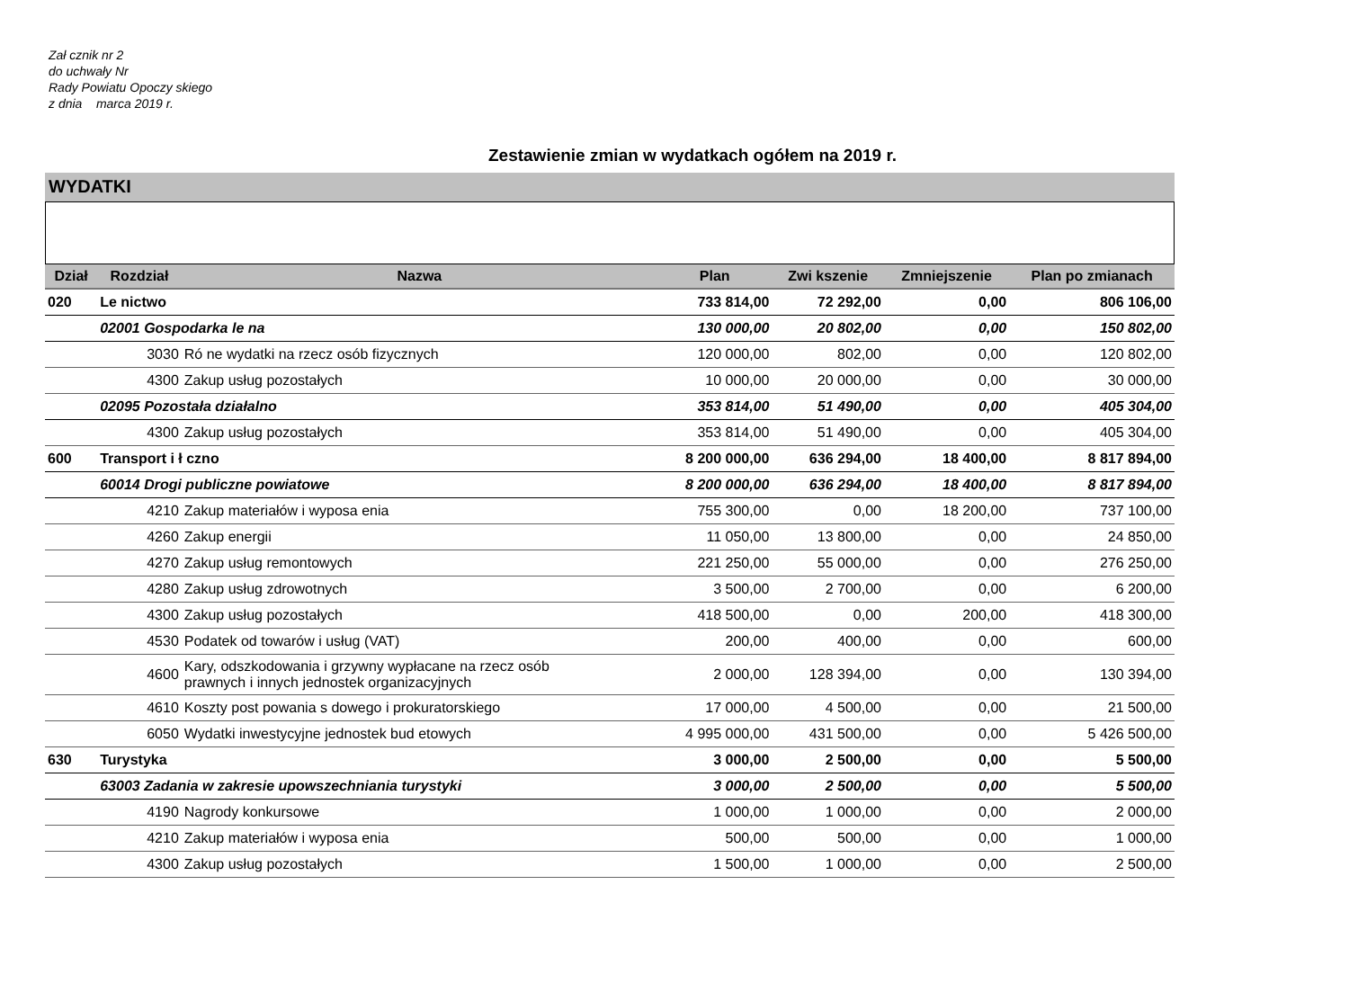Zał cznik nr 2
do uchwały Nr
Rady Powiatu Opoczy skiego
z dnia marca 2019 r.
Zestawienie zmian w wydatkach ogółem na 2019 r.
WYDATKI
| Dział | Rozdział | Nazwa | Plan | Zwi kszenie | Zmniejszenie | Plan po zmianach |
| --- | --- | --- | --- | --- | --- | --- |
| 020 | Le nictwo | | 733 814,00 | 72 292,00 | 0,00 | 806 106,00 |
| | 02001 Gospodarka le na | | 130 000,00 | 20 802,00 | 0,00 | 150 802,00 |
| | 3030 | Ró ne wydatki na rzecz osób fizycznych | 120 000,00 | 802,00 | 0,00 | 120 802,00 |
| | 4300 | Zakup usług pozostałych | 10 000,00 | 20 000,00 | 0,00 | 30 000,00 |
| | 02095 Pozostała działalno | | 353 814,00 | 51 490,00 | 0,00 | 405 304,00 |
| | 4300 | Zakup usług pozostałych | 353 814,00 | 51 490,00 | 0,00 | 405 304,00 |
| 600 | Transport i ł czno | | 8 200 000,00 | 636 294,00 | 18 400,00 | 8 817 894,00 |
| | 60014 Drogi publiczne powiatowe | | 8 200 000,00 | 636 294,00 | 18 400,00 | 8 817 894,00 |
| | 4210 | Zakup materiałów i wyposa enia | 755 300,00 | 0,00 | 18 200,00 | 737 100,00 |
| | 4260 | Zakup energii | 11 050,00 | 13 800,00 | 0,00 | 24 850,00 |
| | 4270 | Zakup usług remontowych | 221 250,00 | 55 000,00 | 0,00 | 276 250,00 |
| | 4280 | Zakup usług zdrowotnych | 3 500,00 | 2 700,00 | 0,00 | 6 200,00 |
| | 4300 | Zakup usług pozostałych | 418 500,00 | 0,00 | 200,00 | 418 300,00 |
| | 4530 | Podatek od towarów i usług (VAT) | 200,00 | 400,00 | 0,00 | 600,00 |
| | 4600 | Kary, odszkodowania i grzywny wypłacane na rzecz osób prawnych i innych jednostek organizacyjnych | 2 000,00 | 128 394,00 | 0,00 | 130 394,00 |
| | 4610 | Koszty post powania s dowego i prokuratorskiego | 17 000,00 | 4 500,00 | 0,00 | 21 500,00 |
| | 6050 | Wydatki inwestycyjne jednostek bud etowych | 4 995 000,00 | 431 500,00 | 0,00 | 5 426 500,00 |
| 630 | Turystyka | | 3 000,00 | 2 500,00 | 0,00 | 5 500,00 |
| | 63003 Zadania w zakresie upowszechniania turystyki | | 3 000,00 | 2 500,00 | 0,00 | 5 500,00 |
| | 4190 | Nagrody konkursowe | 1 000,00 | 1 000,00 | 0,00 | 2 000,00 |
| | 4210 | Zakup materiałów i wyposa enia | 500,00 | 500,00 | 0,00 | 1 000,00 |
| | 4300 | Zakup usług pozostałych | 1 500,00 | 1 000,00 | 0,00 | 2 500,00 |